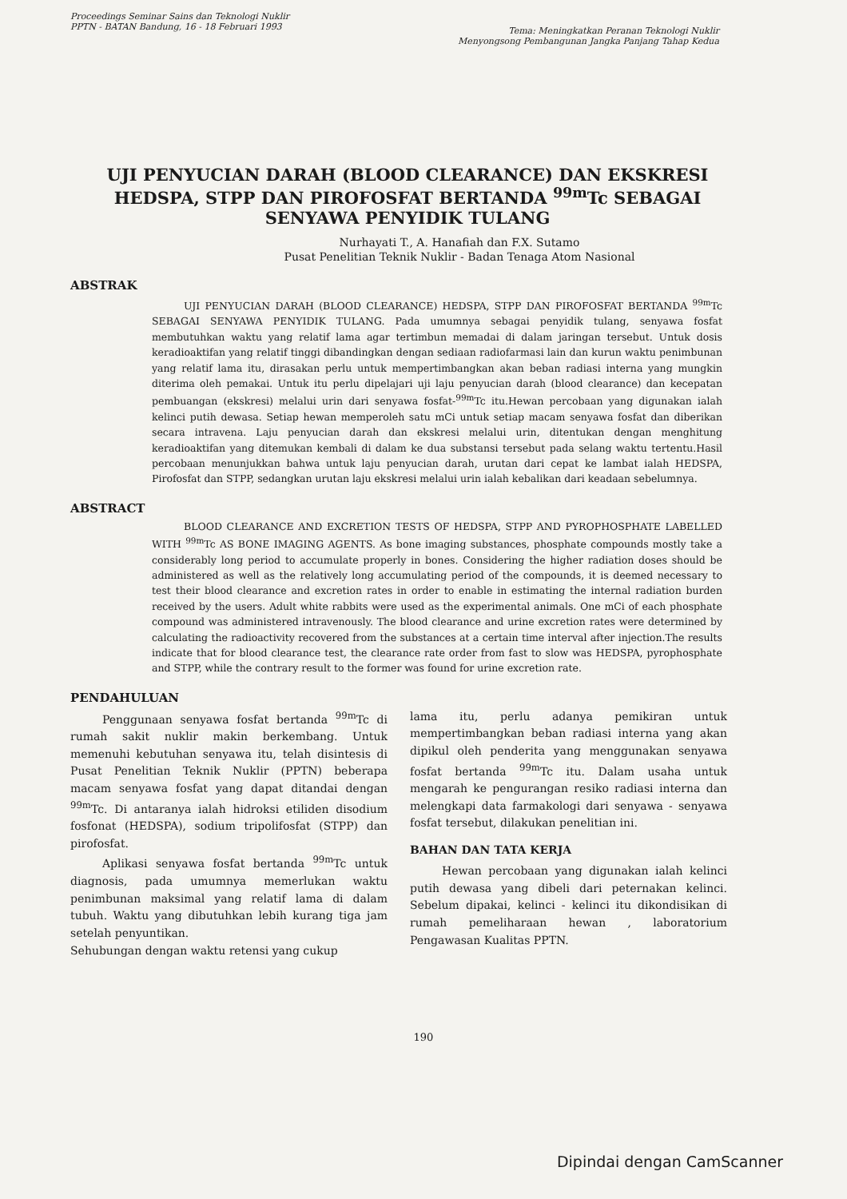Proceedings Seminar Sains dan Teknologi Nuklir
PPTN - BATAN Bandung, 16 - 18 Februari 1993
Tema: Meningkatkan Peranan Teknologi Nuklir
Menyongsong Pembangunan Jangka Panjang Tahap Kedua
UJI PENYUCIAN DARAH (BLOOD CLEARANCE) DAN EKSKRESI HEDSPA, STPP DAN PIROFOSFAT BERTANDA <sup>99m</sup>Tc SEBAGAI SENYAWA PENYIDIK TULANG
Nurhayati T., A. Hanafiah dan F.X. Sutamo
Pusat Penelitian Teknik Nuklir - Badan Tenaga Atom Nasional
ABSTRAK
UJI PENYUCIAN DARAH (BLOOD CLEARANCE) HEDSPA, STPP DAN PIROFOSFAT BERTANDA <sup>99m</sup>Tc SEBAGAI SENYAWA PENYIDIK TULANG. Pada umumnya sebagai penyidik tulang, senyawa fosfat membutuhkan waktu yang relatif lama agar tertimbun memadai di dalam jaringan tersebut. Untuk dosis keradioaktifan yang relatif tinggi dibandingkan dengan sediaan radiofarmasi lain dan kurun waktu penimbunan yang relatif lama itu, dirasakan perlu untuk mempertimbangkan akan beban radiasi interna yang mungkin diterima oleh pemakai. Untuk itu perlu dipelajari uji laju penyucian darah (blood clearance) dan kecepatan pembuangan (ekskresi) melalui urin dari senyawa fosfat-<sup>99m</sup>Tc itu.Hewan percobaan yang digunakan ialah kelinci putih dewasa. Setiap hewan memperoleh satu mCi untuk setiap macam senyawa fosfat dan diberikan secara intravena. Laju penyucian darah dan ekskresi melalui urin, ditentukan dengan menghitung keradioaktifan yang ditemukan kembali di dalam ke dua substansi tersebut pada selang waktu tertentu.Hasil percobaan menunjukkan bahwa untuk laju penyucian darah, urutan dari cepat ke lambat ialah HEDSPA, Pirofosfat dan STPP, sedangkan urutan laju ekskresi melalui urin ialah kebalikan dari keadaan sebelumnya.
ABSTRACT
BLOOD CLEARANCE AND EXCRETION TESTS OF HEDSPA, STPP AND PYROPHOSPHATE LABELLED WITH <sup>99m</sup>Tc AS BONE IMAGING AGENTS. As bone imaging substances, phosphate compounds mostly take a considerably long period to accumulate properly in bones. Considering the higher radiation doses should be administered as well as the relatively long accumulating period of the compounds, it is deemed necessary to test their blood clearance and excretion rates in order to enable in estimating the internal radiation burden received by the users. Adult white rabbits were used as the experimental animals. One mCi of each phosphate compound was administered intravenously. The blood clearance and urine excretion rates were determined by calculating the radioactivity recovered from the substances at a certain time interval after injection.The results indicate that for blood clearance test, the clearance rate order from fast to slow was HEDSPA, pyrophosphate and STPP, while the contrary result to the former was found for urine excretion rate.
PENDAHULUAN
Penggunaan senyawa fosfat bertanda <sup>99m</sup>Tc di rumah sakit nuklir makin berkembang. Untuk memenuhi kebutuhan senyawa itu, telah disintesis di Pusat Penelitian Teknik Nuklir (PPTN) beberapa macam senyawa fosfat yang dapat ditandai dengan <sup>99m</sup>Tc. Di antaranya ialah hidroksi etiliden disodium fosfonat (HEDSPA), sodium tripolifosfat (STPP) dan pirofosfat.
Aplikasi senyawa fosfat bertanda <sup>99m</sup>Tc untuk diagnosis, pada umumnya memerlukan waktu penimbunan maksimal yang relatif lama di dalam tubuh. Waktu yang dibutuhkan lebih kurang tiga jam setelah penyuntikan.
Sehubungan dengan waktu retensi yang cukup
lama itu, perlu adanya pemikiran untuk mempertimbangkan beban radiasi interna yang akan dipikul oleh penderita yang menggunakan senyawa fosfat bertanda <sup>99m</sup>Tc itu. Dalam usaha untuk mengarah ke pengurangan resiko radiasi interna dan melengkapi data farmakologi dari senyawa - senyawa fosfat tersebut, dilakukan penelitian ini.
BAHAN DAN TATA KERJA
Hewan percobaan yang digunakan ialah kelinci putih dewasa yang dibeli dari peternakan kelinci. Sebelum dipakai, kelinci - kelinci itu dikondisikan di rumah pemeliharaan hewan , laboratorium Pengawasan Kualitas PPTN.
190
Dipindai dengan CamScanner